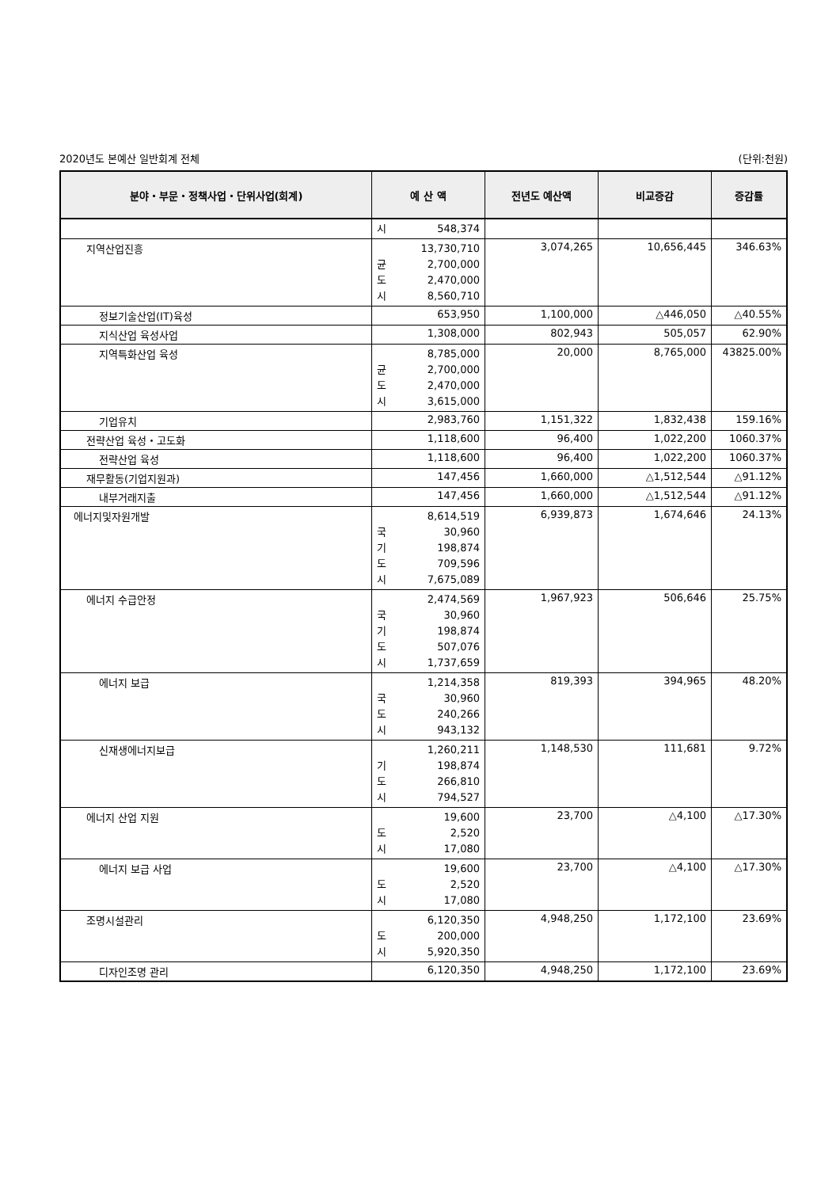2020년도 본예산 일반회계 전체 (단위:천원)
| 분야・부문・정책사업・단위사업(회계) | 예 산 액 | 전년도 예산액 | 비교증감 | 증감률 |
| --- | --- | --- | --- | --- |
| | 시 548,374 | | | |
| 지역산업진흥 | 13,730,710 균 2,700,000 도 2,470,000 시 8,560,710 | 3,074,265 | 10,656,445 | 346.63% |
| 정보기술산업(IT)육성 | 653,950 | 1,100,000 | △446,050 | △40.55% |
| 지식산업 육성사업 | 1,308,000 | 802,943 | 505,057 | 62.90% |
| 지역특화산업 육성 | 8,785,000 균 2,700,000 도 2,470,000 시 3,615,000 | 20,000 | 8,765,000 | 43825.00% |
| 기업유치 | 2,983,760 | 1,151,322 | 1,832,438 | 159.16% |
| 전략산업 육성・고도화 | 1,118,600 | 96,400 | 1,022,200 | 1060.37% |
| 전략산업 육성 | 1,118,600 | 96,400 | 1,022,200 | 1060.37% |
| 재무활동(기업지원과) | 147,456 | 1,660,000 | △1,512,544 | △91.12% |
| 내부거래지출 | 147,456 | 1,660,000 | △1,512,544 | △91.12% |
| 에너지및자원개발 | 8,614,519 국 30,960 기 198,874 도 709,596 시 7,675,089 | 6,939,873 | 1,674,646 | 24.13% |
| 에너지 수급안정 | 2,474,569 국 30,960 기 198,874 도 507,076 시 1,737,659 | 1,967,923 | 506,646 | 25.75% |
| 에너지 보급 | 1,214,358 국 30,960 도 240,266 시 943,132 | 819,393 | 394,965 | 48.20% |
| 신재생에너지보급 | 1,260,211 기 198,874 도 266,810 시 794,527 | 1,148,530 | 111,681 | 9.72% |
| 에너지 산업 지원 | 19,600 도 2,520 시 17,080 | 23,700 | △4,100 | △17.30% |
| 에너지 보급 사업 | 19,600 도 2,520 시 17,080 | 23,700 | △4,100 | △17.30% |
| 조명시설관리 | 6,120,350 도 200,000 시 5,920,350 | 4,948,250 | 1,172,100 | 23.69% |
| 디자인조명 관리 | 6,120,350 | 4,948,250 | 1,172,100 | 23.69% |